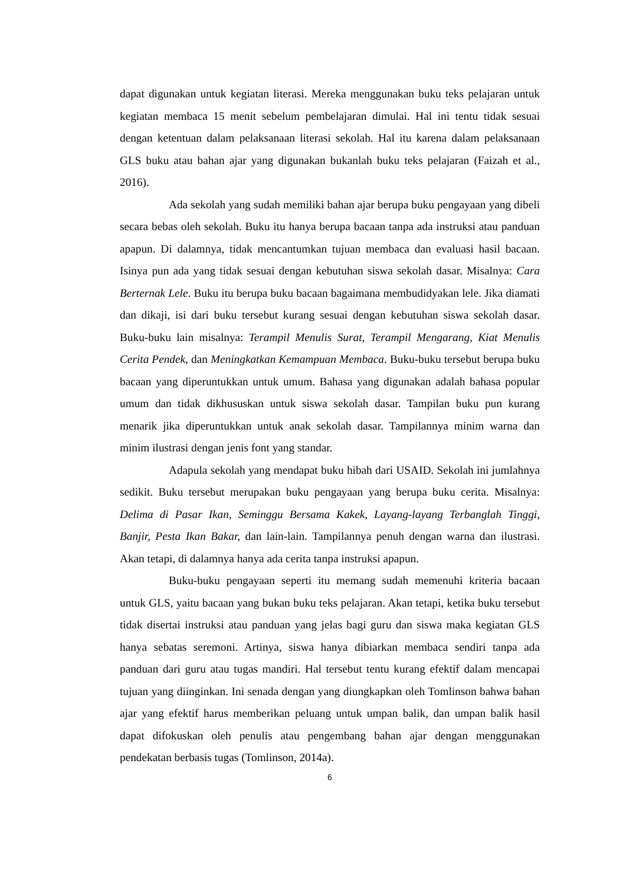dapat digunakan untuk kegiatan literasi. Mereka menggunakan buku teks pelajaran untuk kegiatan membaca 15 menit sebelum pembelajaran dimulai. Hal ini tentu tidak sesuai dengan ketentuan dalam pelaksanaan literasi sekolah. Hal itu karena dalam pelaksanaan GLS buku atau bahan ajar yang digunakan bukanlah buku teks pelajaran (Faizah et al., 2016).
Ada sekolah yang sudah memiliki bahan ajar berupa buku pengayaan yang dibeli secara bebas oleh sekolah. Buku itu hanya berupa bacaan tanpa ada instruksi atau panduan apapun. Di dalamnya, tidak mencantumkan tujuan membaca dan evaluasi hasil bacaan. Isinya pun ada yang tidak sesuai dengan kebutuhan siswa sekolah dasar. Misalnya: Cara Berternak Lele. Buku itu berupa buku bacaan bagaimana membudidyakan lele. Jika diamati dan dikaji, isi dari buku tersebut kurang sesuai dengan kebutuhan siswa sekolah dasar. Buku-buku lain misalnya: Terampil Menulis Surat, Terampil Mengarang, Kiat Menulis Cerita Pendek, dan Meningkatkan Kemampuan Membaca. Buku-buku tersebut berupa buku bacaan yang diperuntukkan untuk umum. Bahasa yang digunakan adalah bahasa popular umum dan tidak dikhususkan untuk siswa sekolah dasar. Tampilan buku pun kurang menarik jika diperuntukkan untuk anak sekolah dasar. Tampilannya minim warna dan minim ilustrasi dengan jenis font yang standar.
Adapula sekolah yang mendapat buku hibah dari USAID. Sekolah ini jumlahnya sedikit. Buku tersebut merupakan buku pengayaan yang berupa buku cerita. Misalnya: Delima di Pasar Ikan, Seminggu Bersama Kakek, Layang-layang Terbanglah Tinggi, Banjir, Pesta Ikan Bakar, dan lain-lain. Tampilannya penuh dengan warna dan ilustrasi. Akan tetapi, di dalamnya hanya ada cerita tanpa instruksi apapun.
Buku-buku pengayaan seperti itu memang sudah memenuhi kriteria bacaan untuk GLS, yaitu bacaan yang bukan buku teks pelajaran. Akan tetapi, ketika buku tersebut tidak disertai instruksi atau panduan yang jelas bagi guru dan siswa maka kegiatan GLS hanya sebatas seremoni. Artinya, siswa hanya dibiarkan membaca sendiri tanpa ada panduan dari guru atau tugas mandiri. Hal tersebut tentu kurang efektif dalam mencapai tujuan yang diinginkan. Ini senada dengan yang diungkapkan oleh Tomlinson bahwa bahan ajar yang efektif harus memberikan peluang untuk umpan balik, dan umpan balik hasil dapat difokuskan oleh penulis atau pengembang bahan ajar dengan menggunakan pendekatan berbasis tugas (Tomlinson, 2014a).
6